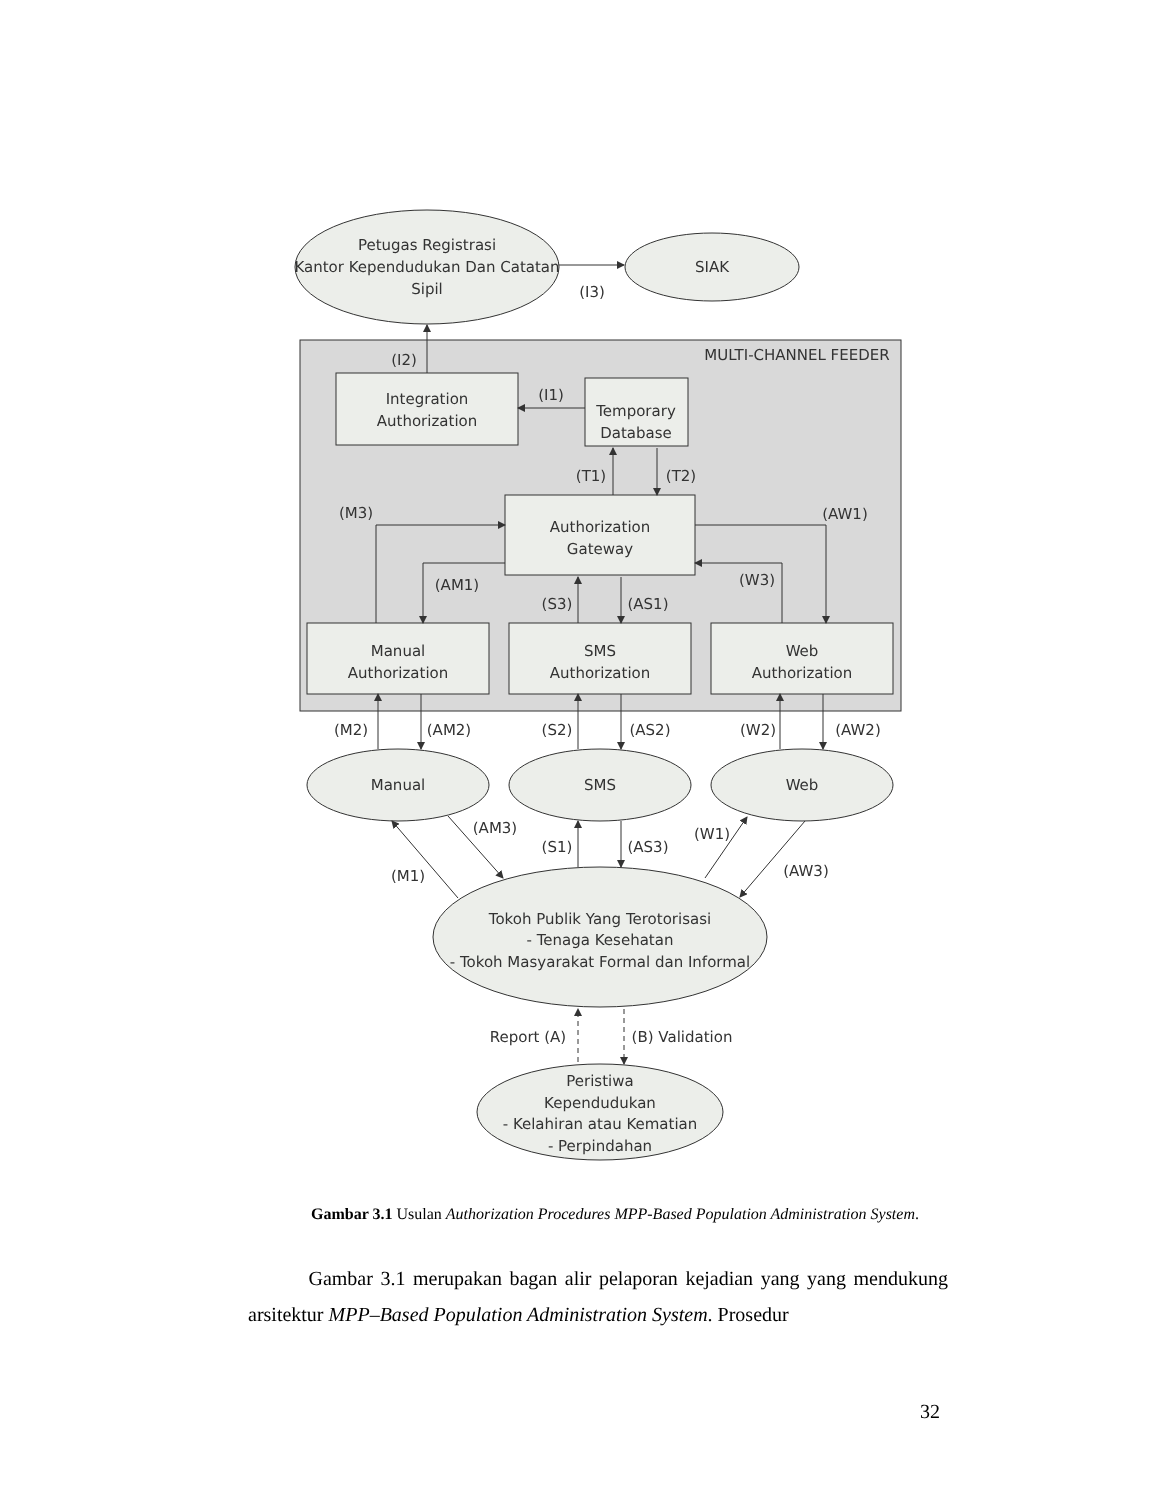Petugas Registrasi
Kantor Kependudukan Dan Catatan
Sipil
SIAK
(I3)
MULTI-CHANNEL FEEDER
(I2)
Integration
Authorization
(I1)
Temporary
Database
(T1)
(T2)
(M3)
(AW1)
Authorization
Gateway
(AM1)
(W3)
(S3)
(AS1)
Manual
Authorization
SMS
Authorization
Web
Authorization
(M2)
(AM2)
(S2)
(AS2)
(W2)
(AW2)
Manual
SMS
Web
(AM3)
(S1)
(AS3)
(W1)
(M1)
(AW3)
Tokoh Publik Yang Terotorisasi
- Tenaga Kesehatan
- Tokoh Masyarakat Formal dan Informal
Report (A)
(B) Validation
Peristiwa
Kependudukan
- Kelahiran atau Kematian
- Perpindahan
Gambar 3.1 Usulan Authorization Procedures MPP-Based Population Administration System.
Gambar 3.1 merupakan bagan alir pelaporan kejadian yang yang mendukung arsitektur MPP–Based Population Administration System. Prosedur
32